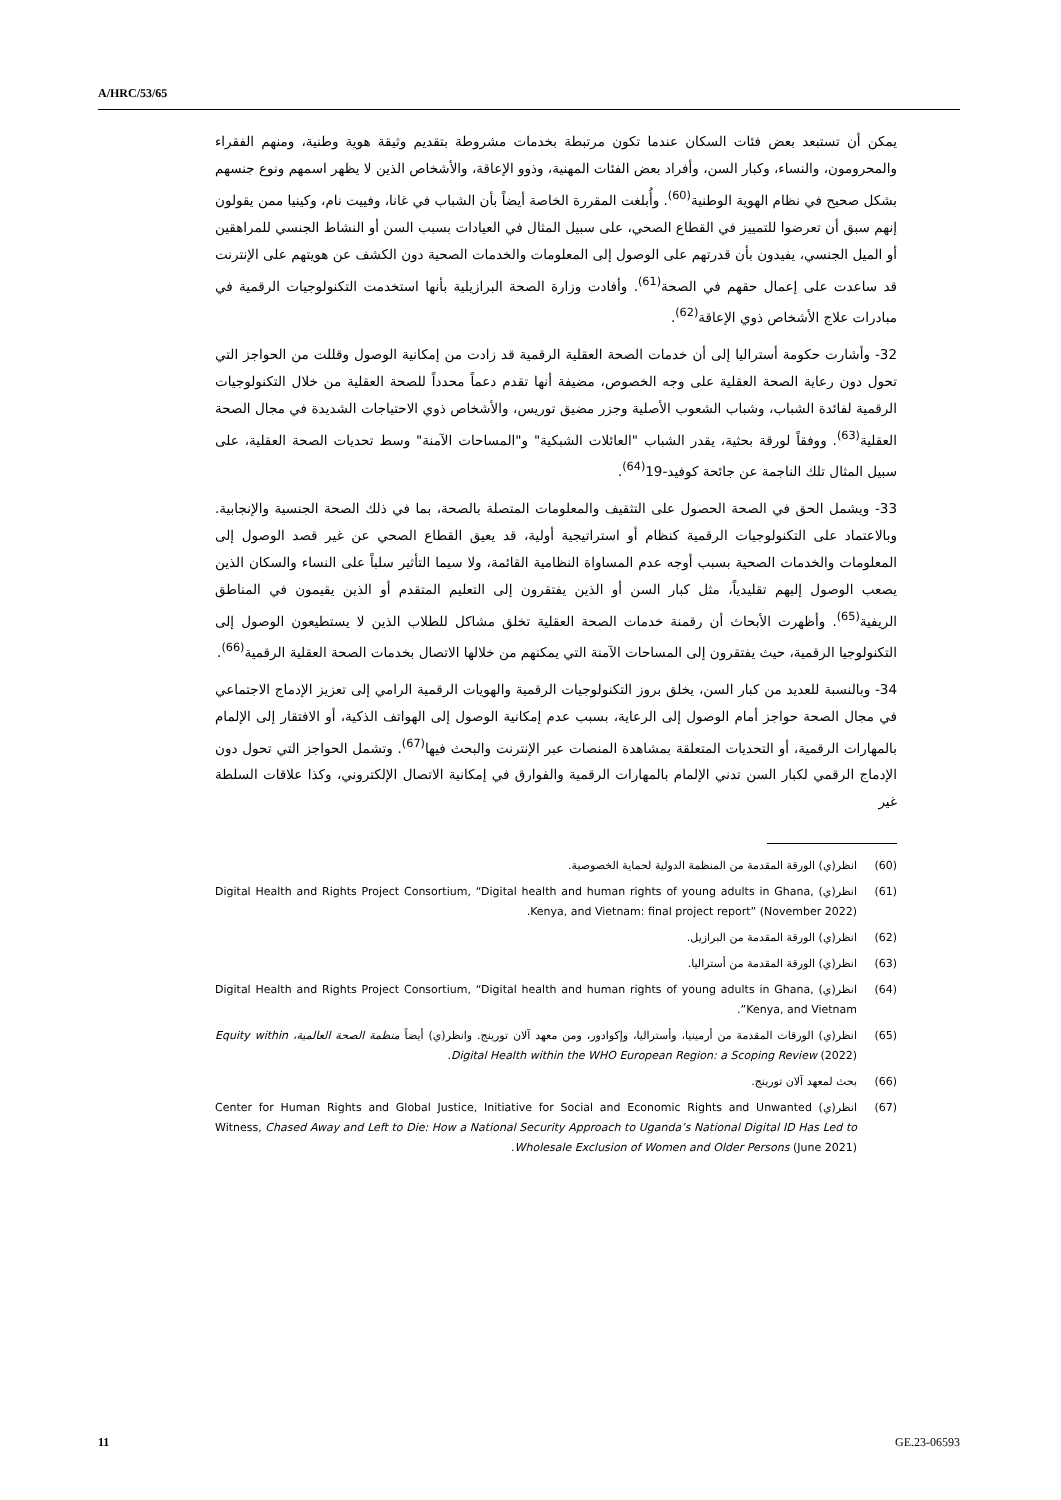A/HRC/53/65
يمكن أن تستبعد بعض فئات السكان عندما تكون مرتبطة بخدمات مشروطة بتقديم وثيقة هوية وطنية، ومنهم الفقراء والمحرومون، والنساء، وكبار السن، وأفراد بعض الفئات المهنية، وذوو الإعاقة، والأشخاص الذين لا يظهر اسمهم ونوع جنسهم بشكل صحيح في نظام الهوية الوطنية<sup>(60)</sup>. وأُبلغت المقررة الخاصة أيضاً بأن الشباب في غانا، وفييت نام، وكينيا ممن يقولون إنهم سبق أن تعرضوا للتمييز في القطاع الصحي، على سبيل المثال في العيادات بسبب السن أو النشاط الجنسي للمراهقين أو الميل الجنسي، يفيدون بأن قدرتهم على الوصول إلى المعلومات والخدمات الصحية دون الكشف عن هويتهم على الإنترنت قد ساعدت على إعمال حقهم في الصحة<sup>(61)</sup>. وأفادت وزارة الصحة البرازيلية بأنها استخدمت التكنولوجيات الرقمية في مبادرات علاج الأشخاص ذوي الإعاقة<sup>(62)</sup>.
32- وأشارت حكومة أستراليا إلى أن خدمات الصحة العقلية الرقمية قد زادت من إمكانية الوصول وقللت من الحواجز التي تحول دون رعاية الصحة العقلية على وجه الخصوص، مضيفة أنها تقدم دعماً محدداً للصحة العقلية من خلال التكنولوجيات الرقمية لفائدة الشباب، وشباب الشعوب الأصلية وجزر مضيق توريس، والأشخاص ذوي الاحتياجات الشديدة في مجال الصحة العقلية<sup>(63)</sup>. ووفقاً لورقة بحثية، يقدر الشباب "العائلات الشبكية" و"المساحات الآمنة" وسط تحديات الصحة العقلية، على سبيل المثال تلك الناجمة عن جائحة كوفيد-19<sup>(64)</sup>.
33- ويشمل الحق في الصحة الحصول على التثقيف والمعلومات المتصلة بالصحة، بما في ذلك الصحة الجنسية والإنجابية. وبالاعتماد على التكنولوجيات الرقمية كنظام أو استراتيجية أولية، قد يعيق القطاع الصحي عن غير قصد الوصول إلى المعلومات والخدمات الصحية بسبب أوجه عدم المساواة النظامية القائمة، ولا سيما التأثير سلباً على النساء والسكان الذين يصعب الوصول إليهم تقليدياً، مثل كبار السن أو الذين يفتقرون إلى التعليم المتقدم أو الذين يقيمون في المناطق الريفية<sup>(65)</sup>. وأظهرت الأبحاث أن رقمنة خدمات الصحة العقلية تخلق مشاكل للطلاب الذين لا يستطيعون الوصول إلى التكنولوجيا الرقمية، حيث يفتقرون إلى المساحات الآمنة التي يمكنهم من خلالها الاتصال بخدمات الصحة العقلية الرقمية<sup>(66)</sup>.
34- وبالنسبة للعديد من كبار السن، يخلق بروز التكنولوجيات الرقمية والهويات الرقمية الرامي إلى تعزيز الإدماج الاجتماعي في مجال الصحة حواجز أمام الوصول إلى الرعاية، بسبب عدم إمكانية الوصول إلى الهواتف الذكية، أو الافتقار إلى الإلمام بالمهارات الرقمية، أو التحديات المتعلقة بمشاهدة المنصات عبر الإنترنت والبحث فيها<sup>(67)</sup>. وتشمل الحواجز التي تحول دون الإدماج الرقمي لكبار السن تدني الإلمام بالمهارات الرقمية والفوارق في إمكانية الاتصال الإلكتروني، وكذا علاقات السلطة غير
(60) انظر(ي) الورقة المقدمة من المنظمة الدولية لحماية الخصوصية.
(61) انظر(ي) Digital Health and Rights Project Consortium, “Digital health and human rights of young adults in Ghana, Kenya, and Vietnam: final project report” (November 2022).
(62) انظر(ي) الورقة المقدمة من البرازيل.
(63) انظر(ي) الورقة المقدمة من أستراليا.
(64) انظر(ي) Digital Health and Rights Project Consortium, “Digital health and human rights of young adults in Ghana, Kenya, and Vietnam”.
(65) انظر(ي) الورقات المقدمة من أرمينيا، وأستراليا، وإكوادور، ومن معهد آلان تورينج. وانظر(ي) أيضاً منظمة الصحة العالمية، Equity within Digital Health within the WHO European Region: a Scoping Review (2022).
(66) بحث لمعهد آلان تورينج.
(67) انظر(ي) Center for Human Rights and Global Justice, Initiative for Social and Economic Rights and Unwanted Witness, Chased Away and Left to Die: How a National Security Approach to Uganda’s National Digital ID Has Led to Wholesale Exclusion of Women and Older Persons (June 2021).
11 GE.23-06593